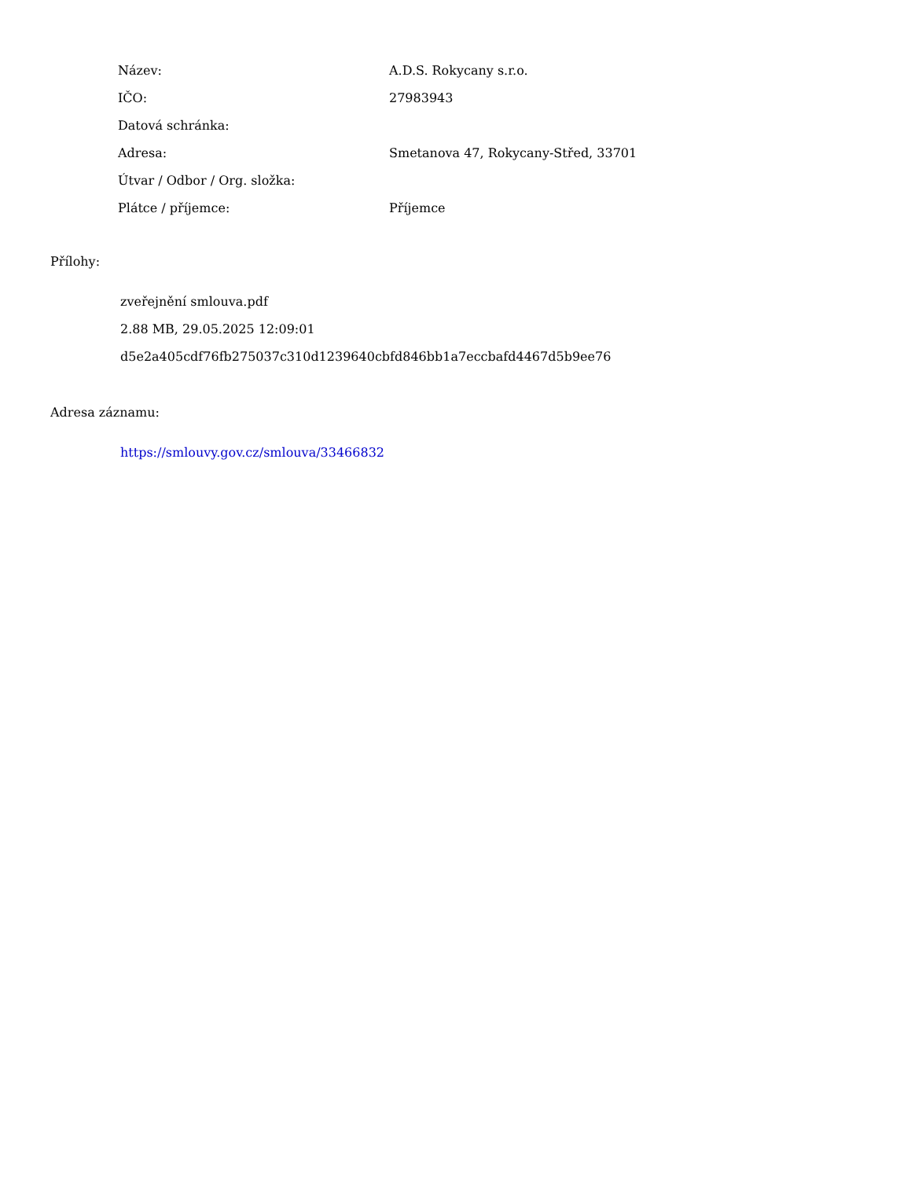| Název: | A.D.S. Rokycany s.r.o. |
| IČO: | 27983943 |
| Datová schránka: | |
| Adresa: | Smetanova 47, Rokycany-Střed, 33701 |
| Útvar / Odbor / Org. složka: | |
| Plátce / příjemce: | Příjemce |
Přílohy:
zveřejnění smlouva.pdf
2.88 MB, 29.05.2025 12:09:01
d5e2a405cdf76fb275037c310d1239640cbfd846bb1a7eccbafd4467d5b9ee76
Adresa záznamu:
https://smlouvy.gov.cz/smlouva/33466832